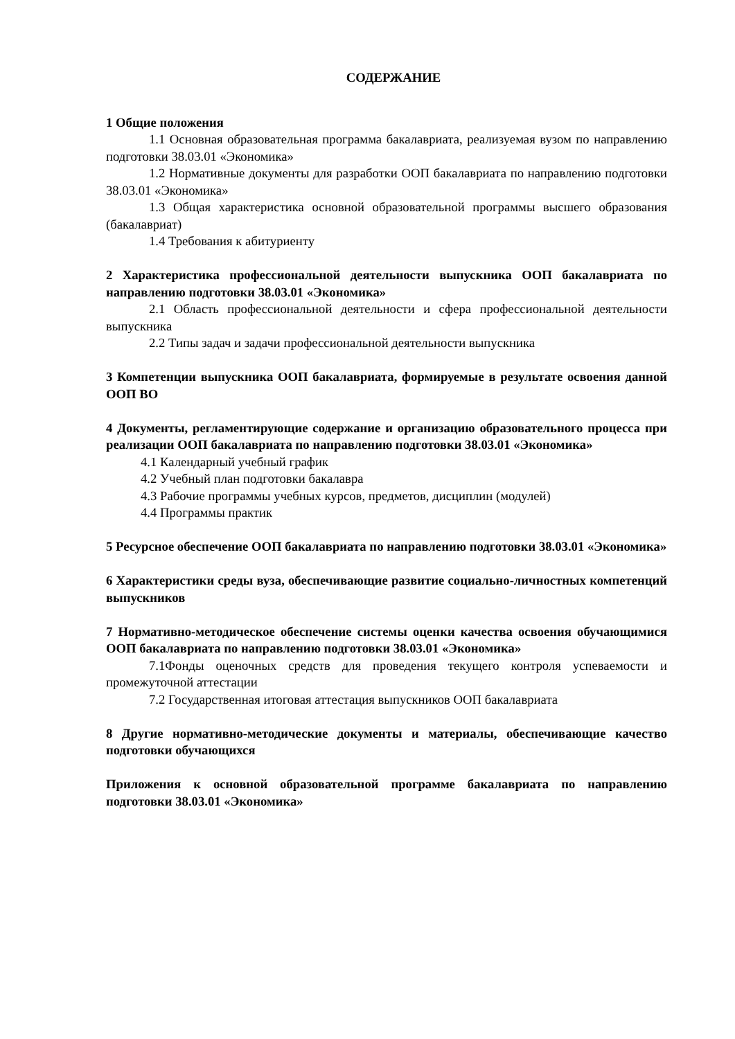СОДЕРЖАНИЕ
1 Общие положения
1.1 Основная образовательная программа бакалавриата, реализуемая вузом по направлению подготовки 38.03.01 «Экономика»
1.2 Нормативные документы для разработки ООП бакалавриата по направлению подготовки 38.03.01 «Экономика»
1.3 Общая характеристика основной образовательной программы высшего образования (бакалавриат)
1.4 Требования к абитуриенту
2 Характеристика профессиональной деятельности выпускника ООП бакалавриата по направлению подготовки 38.03.01 «Экономика»
2.1 Область профессиональной деятельности и сфера профессиональной деятельности выпускника
2.2 Типы задач и задачи профессиональной деятельности выпускника
3 Компетенции выпускника ООП бакалавриата, формируемые в результате освоения данной ООП ВО
4 Документы, регламентирующие содержание и организацию образовательного процесса при реализации ООП бакалавриата по направлению подготовки 38.03.01 «Экономика»
4.1 Календарный учебный график
4.2 Учебный план подготовки бакалавра
4.3 Рабочие программы учебных курсов, предметов, дисциплин (модулей)
4.4 Программы практик
5 Ресурсное обеспечение ООП бакалавриата по направлению подготовки 38.03.01 «Экономика»
6 Характеристики среды вуза, обеспечивающие развитие социально-личностных компетенций выпускников
7 Нормативно-методическое обеспечение системы оценки качества освоения обучающимися ООП бакалавриата по направлению подготовки 38.03.01 «Экономика»
7.1Фонды оценочных средств для проведения текущего контроля успеваемости и промежуточной аттестации
7.2 Государственная итоговая аттестация выпускников ООП бакалавриата
8 Другие нормативно-методические документы и материалы, обеспечивающие качество подготовки обучающихся
Приложения к основной образовательной программе бакалавриата по направлению подготовки 38.03.01 «Экономика»